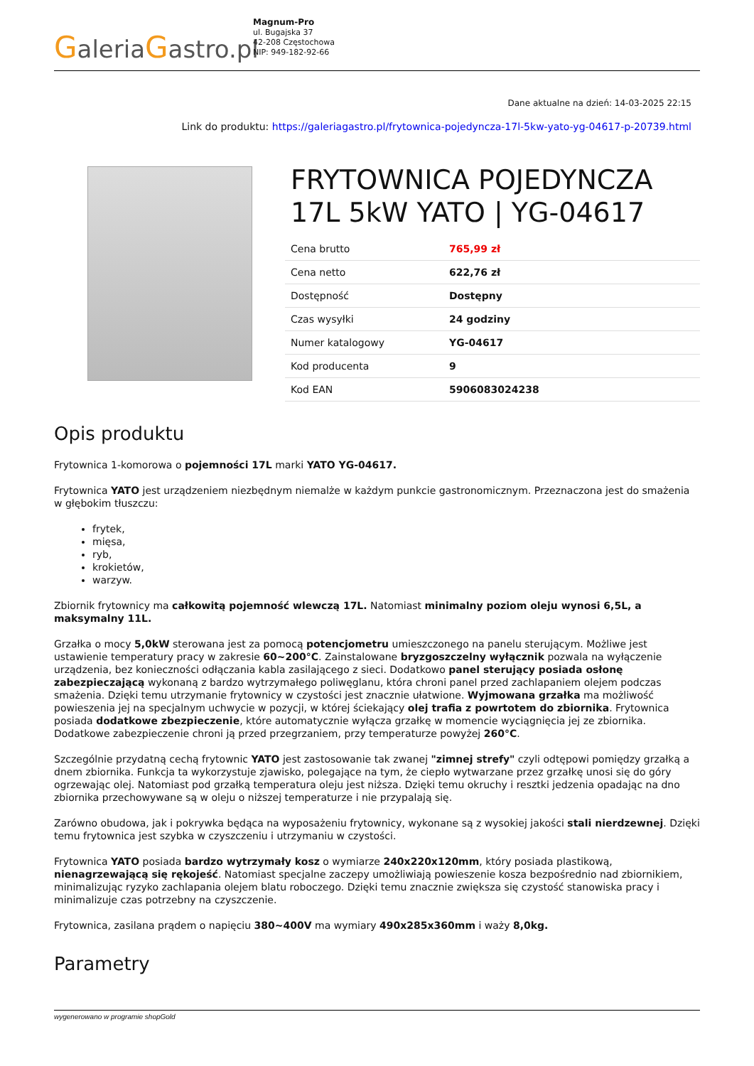GaleriaGastro.pl
Magnum-Pro
ul. Bugajska 37
42-208 Częstochowa
NIP: 949-182-92-66
Dane aktualne na dzień: 14-03-2025 22:15
Link do produktu: https://galeriagastro.pl/frytownica-pojedyncza-17l-5kw-yato-yg-04617-p-20739.html
FRYTOWNICA POJEDYNCZA 17L 5kW YATO | YG-04617
| Cena brutto | 765,99 zł |
| Cena netto | 622,76 zł |
| Dostępność | Dostępny |
| Czas wysyłki | 24 godziny |
| Numer katalogowy | YG-04617 |
| Kod producenta | 9 |
| Kod EAN | 5906083024238 |
Opis produktu
Frytownica 1-komorowa o pojemności 17L marki YATO YG-04617.
Frytownica YATO jest urządzeniem niezbędnym niemalże w każdym punkcie gastronomicznym. Przeznaczona jest do smażenia w głębokim tłuszczu:
frytek,
mięsa,
ryb,
krokietów,
warzyw.
Zbiornik frytownicy ma całkowitą pojemność wlewczą 17L. Natomiast minimalny poziom oleju wynosi 6,5L, a maksymalny 11L.
Grzałka o mocy 5,0kW sterowana jest za pomocą potencjometru umieszczonego na panelu sterującym. Możliwe jest ustawienie temperatury pracy w zakresie 60~200°C. Zainstalowane bryzgoszczelny wyłącznik pozwala na wyłączenie urządzenia, bez konieczności odłączania kabla zasilającego z sieci. Dodatkowo panel sterujący posiada osłonę zabezpieczającą wykonaną z bardzo wytrzymałego poliwęglanu, która chroni panel przed zachlapaniem olejem podczas smażenia. Dzięki temu utrzymanie frytownicy w czystości jest znacznie ułatwione. Wyjmowana grzałka ma możliwość powieszenia jej na specjalnym uchwycie w pozycji, w której ściekający olej trafia z powrtotem do zbiornika. Frytownica posiada dodatkowe zbezpieczenie, które automatycznie wyłącza grzałkę w momencie wyciągnięcia jej ze zbiornika. Dodatkowe zabezpieczenie chroni ją przed przegrzaniem, przy temperaturze powyżej 260°C.
Szczególnie przydatną cechą frytownic YATO jest zastosowanie tak zwanej "zimnej strefy" czyli odtępowi pomiędzy grzałką a dnem zbiornika. Funkcja ta wykorzystuje zjawisko, polegające na tym, że ciepło wytwarzane przez grzałkę unosi się do góry ogrzewając olej. Natomiast pod grzałką temperatura oleju jest niższa. Dzięki temu okruchy i resztki jedzenia opadając na dno zbiornika przechowywane są w oleju o niższej temperaturze i nie przypalają się.
Zarówno obudowa, jak i pokrywka będąca na wyposażeniu frytownicy, wykonane są z wysokiej jakości stali nierdzewnej. Dzięki temu frytownica jest szybka w czyszczeniu i utrzymaniu w czystości.
Frytownica YATO posiada bardzo wytrzymały kosz o wymiarze 240x220x120mm, który posiada plastikową, nienagrzewającą się rękojeść. Natomiast specjalne zaczepy umożliwiają powieszenie kosza bezpośrednio nad zbiornikiem, minimalizując ryzyko zachlapania olejem blatu roboczego. Dzięki temu znacznie zwiększa się czystość stanowiska pracy i minimalizuje czas potrzebny na czyszczenie.
Frytownica, zasilana prądem o napięciu 380~400V ma wymiary 490x285x360mm i waży 8,0kg.
Parametry
wygenerowano w programie shopGold